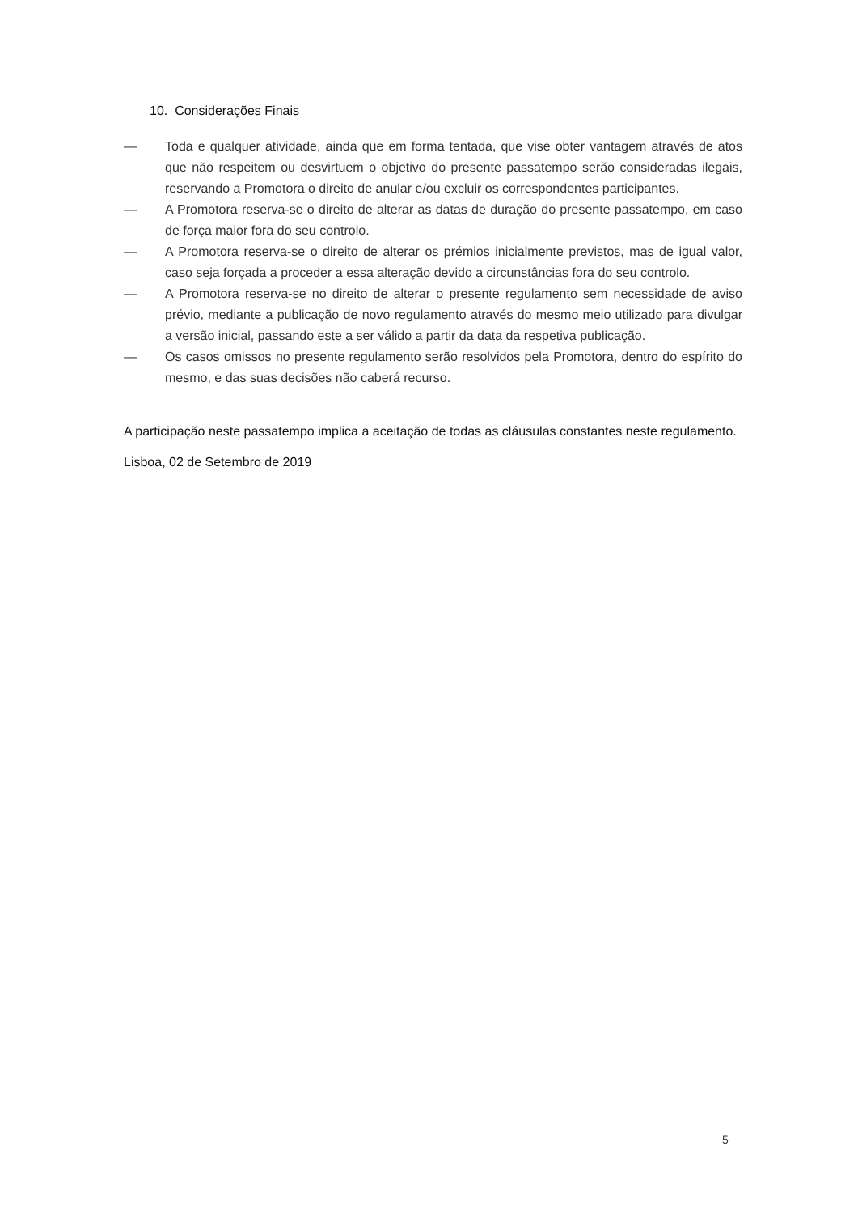10. Considerações Finais
— Toda e qualquer atividade, ainda que em forma tentada, que vise obter vantagem através de atos que não respeitem ou desvirtuem o objetivo do presente passatempo serão consideradas ilegais, reservando a Promotora o direito de anular e/ou excluir os correspondentes participantes.
— A Promotora reserva-se o direito de alterar as datas de duração do presente passatempo, em caso de força maior fora do seu controlo.
— A Promotora reserva-se o direito de alterar os prémios inicialmente previstos, mas de igual valor, caso seja forçada a proceder a essa alteração devido a circunstâncias fora do seu controlo.
— A Promotora reserva-se no direito de alterar o presente regulamento sem necessidade de aviso prévio, mediante a publicação de novo regulamento através do mesmo meio utilizado para divulgar a versão inicial, passando este a ser válido a partir da data da respetiva publicação.
— Os casos omissos no presente regulamento serão resolvidos pela Promotora, dentro do espírito do mesmo, e das suas decisões não caberá recurso.
A participação neste passatempo implica a aceitação de todas as cláusulas constantes neste regulamento.
Lisboa, 02 de Setembro de 2019
5